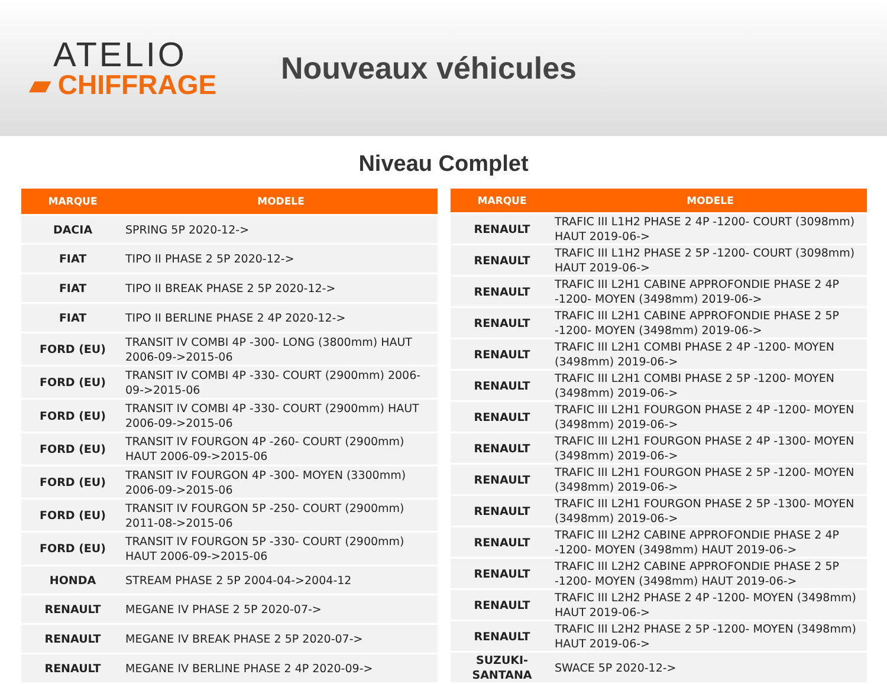ATELIO
▰ CHIFFRAGE
Nouveaux véhicules
Niveau Complet
| MARQUE | MODELE |
| --- | --- |
| DACIA | SPRING 5P 2020-12-> |
| FIAT | TIPO II PHASE 2 5P 2020-12-> |
| FIAT | TIPO II BREAK PHASE 2 5P 2020-12-> |
| FIAT | TIPO II BERLINE PHASE 2 4P 2020-12-> |
| FORD (EU) | TRANSIT IV COMBI 4P -300- LONG (3800mm) HAUT 2006-09->2015-06 |
| FORD (EU) | TRANSIT IV COMBI 4P -330- COURT (2900mm) 2006-09->2015-06 |
| FORD (EU) | TRANSIT IV COMBI 4P -330- COURT (2900mm) HAUT 2006-09->2015-06 |
| FORD (EU) | TRANSIT IV FOURGON 4P -260- COURT (2900mm) HAUT 2006-09->2015-06 |
| FORD (EU) | TRANSIT IV FOURGON 4P -300- MOYEN (3300mm) 2006-09->2015-06 |
| FORD (EU) | TRANSIT IV FOURGON 5P -250- COURT (2900mm) 2011-08->2015-06 |
| FORD (EU) | TRANSIT IV FOURGON 5P -330- COURT (2900mm) HAUT 2006-09->2015-06 |
| HONDA | STREAM PHASE 2 5P 2004-04->2004-12 |
| RENAULT | MEGANE IV PHASE 2 5P 2020-07-> |
| RENAULT | MEGANE IV BREAK PHASE 2 5P 2020-07-> |
| RENAULT | MEGANE IV BERLINE PHASE 2 4P 2020-09-> |
| MARQUE | MODELE |
| --- | --- |
| RENAULT | TRAFIC III L1H2 PHASE 2 4P -1200- COURT (3098mm) HAUT 2019-06-> |
| RENAULT | TRAFIC III L1H2 PHASE 2 5P -1200- COURT (3098mm) HAUT 2019-06-> |
| RENAULT | TRAFIC III L2H1 CABINE APPROFONDIE PHASE 2 4P -1200- MOYEN (3498mm) 2019-06-> |
| RENAULT | TRAFIC III L2H1 CABINE APPROFONDIE PHASE 2 5P -1200- MOYEN (3498mm) 2019-06-> |
| RENAULT | TRAFIC III L2H1 COMBI PHASE 2 4P -1200- MOYEN (3498mm) 2019-06-> |
| RENAULT | TRAFIC III L2H1 COMBI PHASE 2 5P -1200- MOYEN (3498mm) 2019-06-> |
| RENAULT | TRAFIC III L2H1 FOURGON PHASE 2 4P -1200- MOYEN (3498mm) 2019-06-> |
| RENAULT | TRAFIC III L2H1 FOURGON PHASE 2 4P -1300- MOYEN (3498mm) 2019-06-> |
| RENAULT | TRAFIC III L2H1 FOURGON PHASE 2 5P -1200- MOYEN (3498mm) 2019-06-> |
| RENAULT | TRAFIC III L2H1 FOURGON PHASE 2 5P -1300- MOYEN (3498mm) 2019-06-> |
| RENAULT | TRAFIC III L2H2 CABINE APPROFONDIE PHASE 2 4P -1200- MOYEN (3498mm) HAUT 2019-06-> |
| RENAULT | TRAFIC III L2H2 CABINE APPROFONDIE PHASE 2 5P -1200- MOYEN (3498mm) HAUT 2019-06-> |
| RENAULT | TRAFIC III L2H2 PHASE 2 4P -1200- MOYEN (3498mm) HAUT 2019-06-> |
| RENAULT | TRAFIC III L2H2 PHASE 2 5P -1200- MOYEN (3498mm) HAUT 2019-06-> |
| SUZUKI-SANTANA | SWACE 5P 2020-12-> |